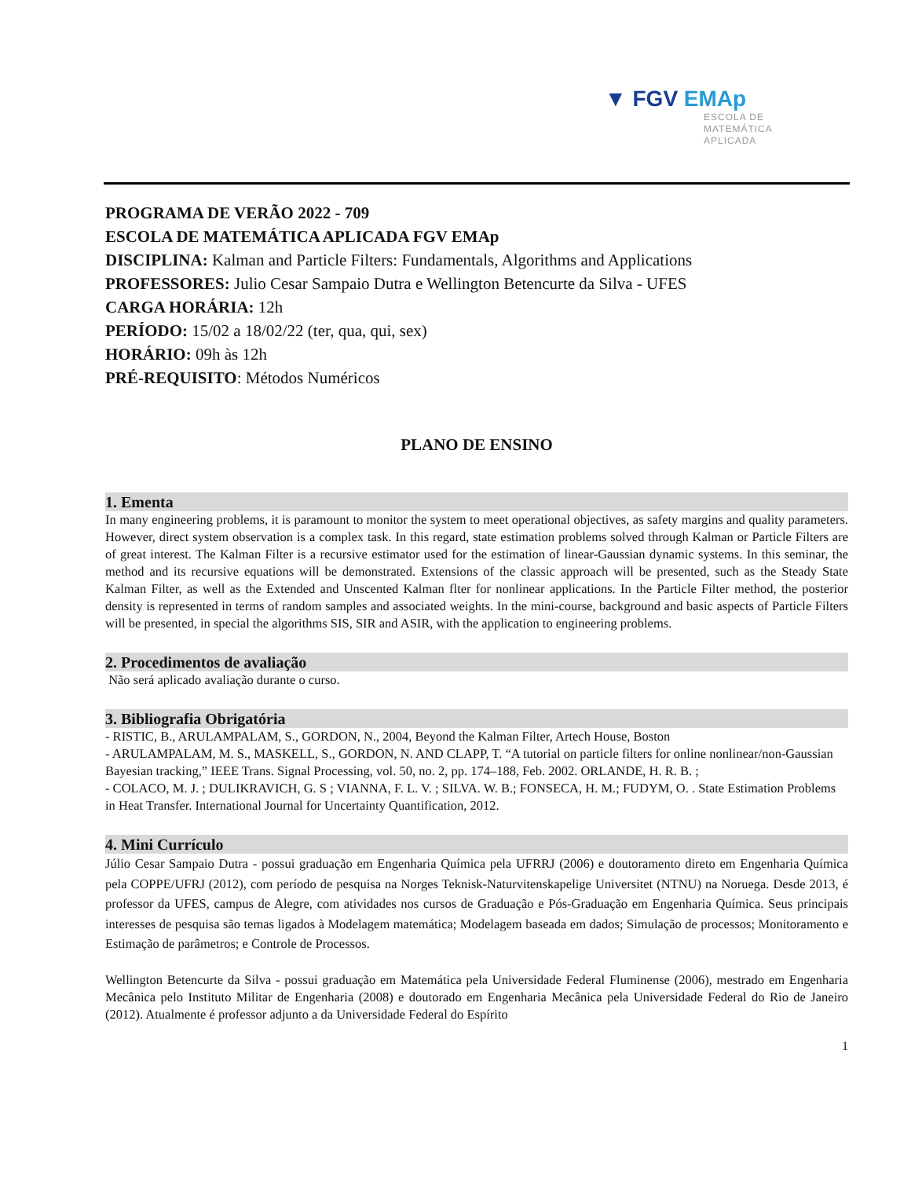▼ FGV EMAp
ESCOLA DE
MATEMÁTICA
APLICADA
PROGRAMA DE VERÃO 2022 - 709
ESCOLA DE MATEMÁTICA APLICADA FGV EMAp
DISCIPLINA: Kalman and Particle Filters: Fundamentals, Algorithms and Applications
PROFESSORES: Julio Cesar Sampaio Dutra e Wellington Betencurte da Silva - UFES
CARGA HORÁRIA: 12h
PERÍODO: 15/02 a 18/02/22 (ter, qua, qui, sex)
HORÁRIO: 09h às 12h
PRÉ-REQUISITO: Métodos Numéricos
PLANO DE ENSINO
1. Ementa
In many engineering problems, it is paramount to monitor the system to meet operational objectives, as safety margins and quality parameters. However, direct system observation is a complex task. In this regard, state estimation problems solved through Kalman or Particle Filters are of great interest. The Kalman Filter is a recursive estimator used for the estimation of linear-Gaussian dynamic systems. In this seminar, the method and its recursive equations will be demonstrated. Extensions of the classic approach will be presented, such as the Steady State Kalman Filter, as well as the Extended and Unscented Kalman flter for nonlinear applications. In the Particle Filter method, the posterior density is represented in terms of random samples and associated weights. In the mini-course, background and basic aspects of Particle Filters will be presented, in special the algorithms SIS, SIR and ASIR, with the application to engineering problems.
2. Procedimentos de avaliação
Não será aplicado avaliação durante o curso.
3. Bibliografia Obrigatória
- RISTIC, B., ARULAMPALAM, S., GORDON, N., 2004, Beyond the Kalman Filter, Artech House, Boston
- ARULAMPALAM, M. S., MASKELL, S., GORDON, N. AND CLAPP, T. “A tutorial on particle filters for online nonlinear/non-Gaussian Bayesian tracking,” IEEE Trans. Signal Processing, vol. 50, no. 2, pp. 174–188, Feb. 2002. ORLANDE, H. R. B. ;
- COLACO, M. J. ; DULIKRAVICH, G. S ; VIANNA, F. L. V. ; SILVA. W. B.; FONSECA, H. M.; FUDYM, O. . State Estimation Problems in Heat Transfer. International Journal for Uncertainty Quantification, 2012.
4. Mini Currículo
Júlio Cesar Sampaio Dutra - possui graduação em Engenharia Química pela UFRRJ (2006) e doutoramento direto em Engenharia Química pela COPPE/UFRJ (2012), com período de pesquisa na Norges Teknisk-Naturvitenskapelige Universitet (NTNU) na Noruega. Desde 2013, é professor da UFES, campus de Alegre, com atividades nos cursos de Graduação e Pós-Graduação em Engenharia Química. Seus principais interesses de pesquisa são temas ligados à Modelagem matemática; Modelagem baseada em dados; Simulação de processos; Monitoramento e Estimação de parâmetros; e Controle de Processos.
Wellington Betencurte da Silva - possui graduação em Matemática pela Universidade Federal Fluminense (2006), mestrado em Engenharia Mecânica pelo Instituto Militar de Engenharia (2008) e doutorado em Engenharia Mecânica pela Universidade Federal do Rio de Janeiro (2012). Atualmente é professor adjunto a da Universidade Federal do Espírito
1